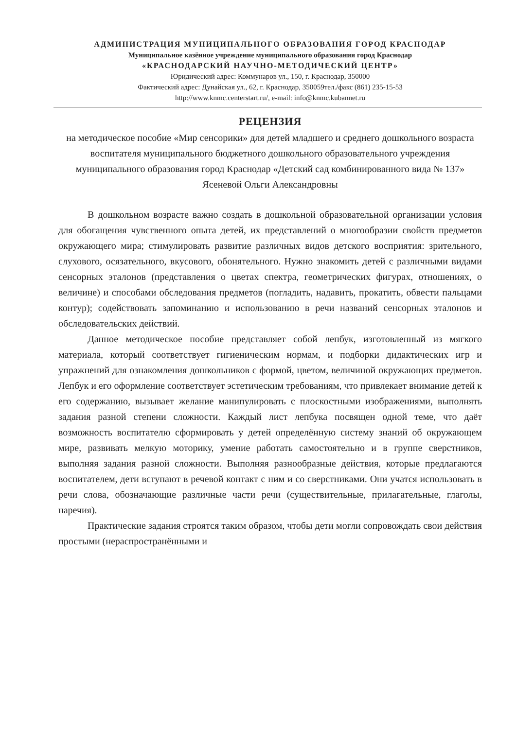АДМИНИСТРАЦИЯ МУНИЦИПАЛЬНОГО ОБРАЗОВАНИЯ ГОРОД КРАСНОДАР
Муниципальное казённое учреждение муниципального образования город Краснодар
«КРАСНОДАРСКИЙ НАУЧНО-МЕТОДИЧЕСКИЙ ЦЕНТР»
Юридический адрес: Коммунаров ул., 150, г. Краснодар, 350000
Фактический адрес: Дунайская ул., 62, г. Краснодар, 350059тел./факс (861) 235-15-53
http://www.knmc.centerstart.ru/, e-mail: info@knmc.kubannet.ru
РЕЦЕНЗИЯ
на методическое пособие «Мир сенсорики» для детей младшего и среднего дошкольного возраста воспитателя муниципального бюджетного дошкольного образовательного учреждения муниципального образования город Краснодар «Детский сад комбинированного вида № 137»
Ясеневой Ольги Александровны
В дошкольном возрасте важно создать в дошкольной образовательной организации условия для обогащения чувственного опыта детей, их представлений о многообразии свойств предметов окружающего мира; стимулировать развитие различных видов детского восприятия: зрительного, слухового, осязательного, вкусового, обонятельного. Нужно знакомить детей с различными видами сенсорных эталонов (представления о цветах спектра, геометрических фигурах, отношениях, о величине) и способами обследования предметов (погладить, надавить, прокатить, обвести пальцами контур); содействовать запоминанию и использованию в речи названий сенсорных эталонов и обследовательских действий.
Данное методическое пособие представляет собой лепбук, изготовленный из мягкого материала, который соответствует гигиеническим нормам, и подборки дидактических игр и упражнений для ознакомления дошкольников с формой, цветом, величиной окружающих предметов. Лепбук и его оформление соответствует эстетическим требованиям, что привлекает внимание детей к его содержанию, вызывает желание манипулировать с плоскостными изображениями, выполнять задания разной степени сложности. Каждый лист лепбука посвящен одной теме, что даёт возможность воспитателю сформировать у детей определённую систему знаний об окружающем мире, развивать мелкую моторику, умение работать самостоятельно и в группе сверстников, выполняя задания разной сложности. Выполняя разнообразные действия, которые предлагаются воспитателем, дети вступают в речевой контакт с ним и со сверстниками. Они учатся использовать в речи слова, обозначающие различные части речи (существительные, прилагательные, глаголы, наречия).
Практические задания строятся таким образом, чтобы дети могли сопровождать свои действия простыми (нераспространёнными и